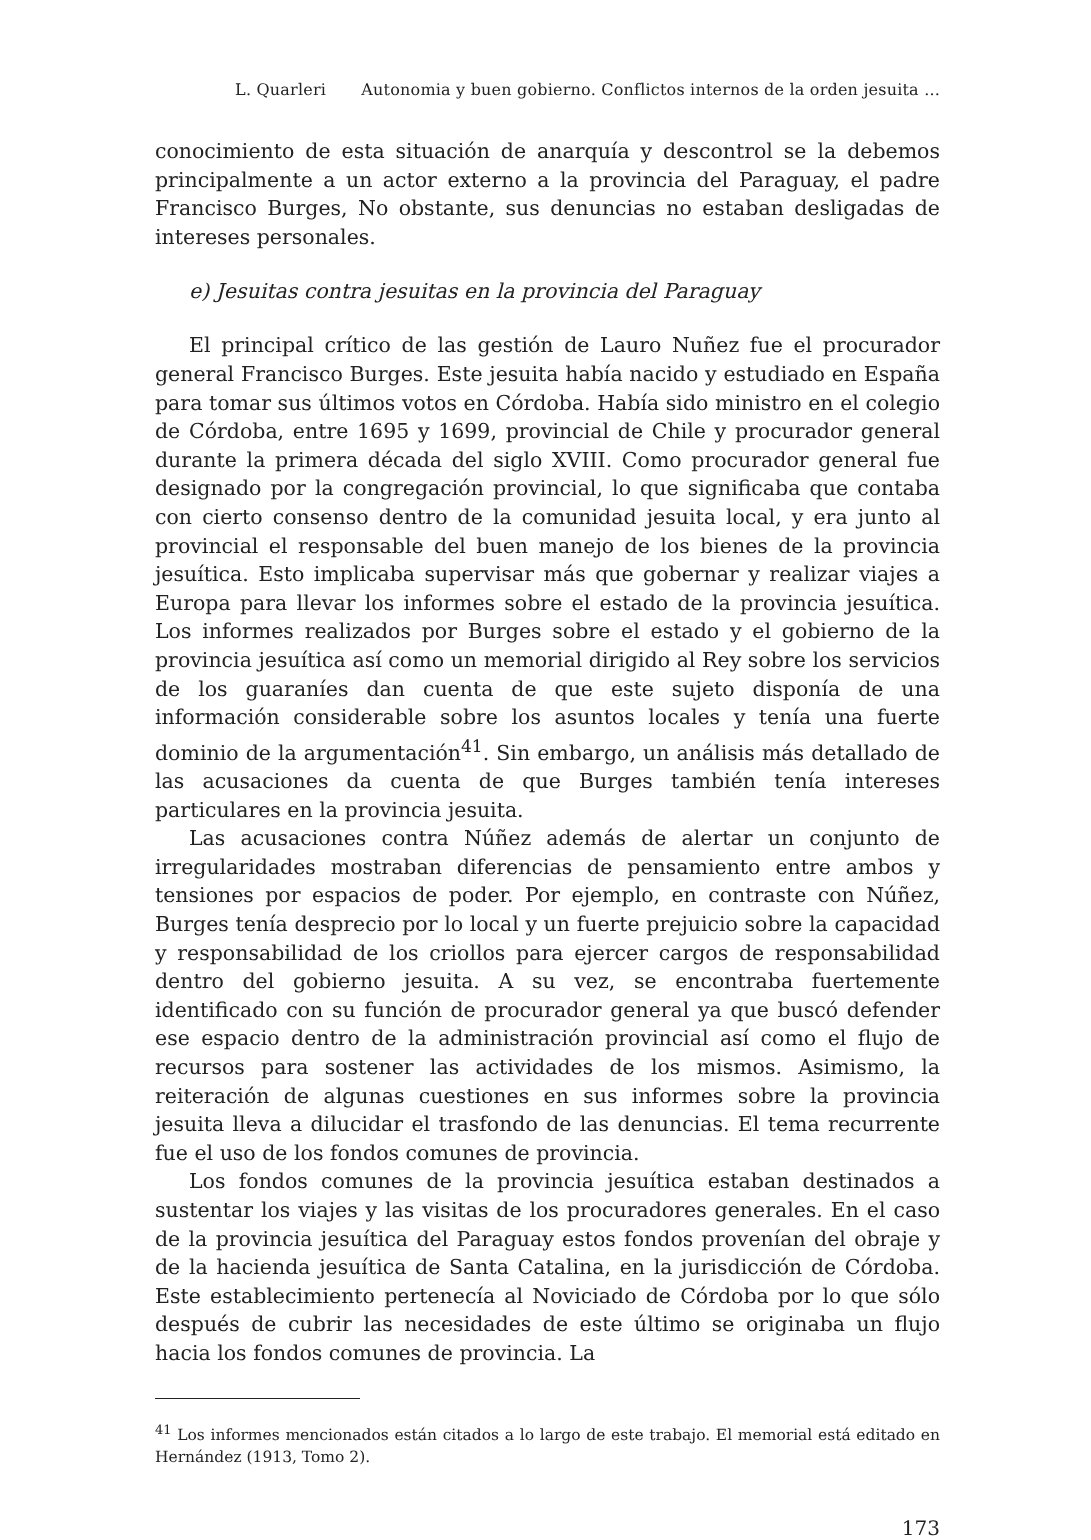L. Quarleri Autonomia y buen gobierno. Conflictos internos de la orden jesuita ...
conocimiento de esta situación de anarquía y descontrol se la debemos principalmente a un actor externo a la provincia del Paraguay, el padre Francisco Burges, No obstante, sus denuncias no estaban desligadas de intereses personales.
e) Jesuitas contra jesuitas en la provincia del Paraguay
El principal crítico de las gestión de Lauro Nuñez fue el procurador general Francisco Burges. Este jesuita había nacido y estudiado en España para tomar sus últimos votos en Córdoba. Había sido ministro en el colegio de Córdoba, entre 1695 y 1699, provincial de Chile y procurador general durante la primera década del siglo XVIII. Como procurador general fue designado por la congregación provincial, lo que significaba que contaba con cierto consenso dentro de la comunidad jesuita local, y era junto al provincial el responsable del buen manejo de los bienes de la provincia jesuítica. Esto implicaba supervisar más que gobernar y realizar viajes a Europa para llevar los informes sobre el estado de la provincia jesuítica. Los informes realizados por Burges sobre el estado y el gobierno de la provincia jesuítica así como un memorial dirigido al Rey sobre los servicios de los guaraníes dan cuenta de que este sujeto disponía de una información considerable sobre los asuntos locales y tenía una fuerte dominio de la argumentación<sup>41</sup>. Sin embargo, un análisis más detallado de las acusaciones da cuenta de que Burges también tenía intereses particulares en la provincia jesuita.
Las acusaciones contra Núñez además de alertar un conjunto de irregularidades mostraban diferencias de pensamiento entre ambos y tensiones por espacios de poder. Por ejemplo, en contraste con Núñez, Burges tenía desprecio por lo local y un fuerte prejuicio sobre la capacidad y responsabilidad de los criollos para ejercer cargos de responsabilidad dentro del gobierno jesuita. A su vez, se encontraba fuertemente identificado con su función de procurador general ya que buscó defender ese espacio dentro de la administración provincial así como el flujo de recursos para sostener las actividades de los mismos. Asimismo, la reiteración de algunas cuestiones en sus informes sobre la provincia jesuita lleva a dilucidar el trasfondo de las denuncias. El tema recurrente fue el uso de los fondos comunes de provincia.
Los fondos comunes de la provincia jesuítica estaban destinados a sustentar los viajes y las visitas de los procuradores generales. En el caso de la provincia jesuítica del Paraguay estos fondos provenían del obraje y de la hacienda jesuítica de Santa Catalina, en la jurisdicción de Córdoba. Este establecimiento pertenecía al Noviciado de Córdoba por lo que sólo después de cubrir las necesidades de este último se originaba un flujo hacia los fondos comunes de provincia. La
<sup>41</sup> Los informes mencionados están citados a lo largo de este trabajo. El memorial está editado en Hernández (1913, Tomo 2).
173